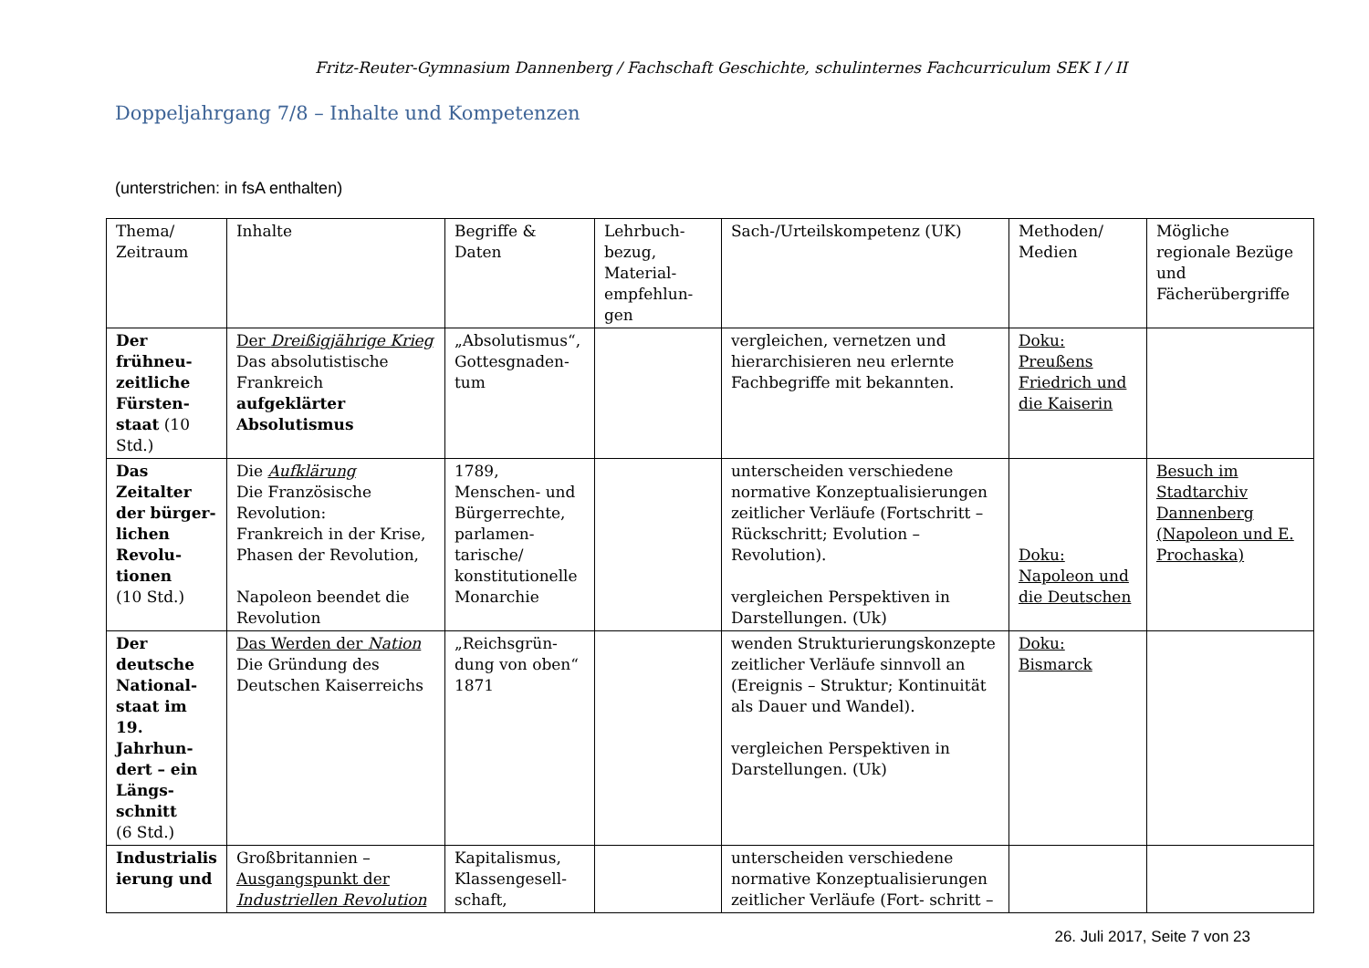Fritz-Reuter-Gymnasium Dannenberg / Fachschaft Geschichte, schulinternes Fachcurriculum SEK I / II
Doppeljahrgang 7/8 – Inhalte und Kompetenzen
(unterstrichen: in fsA enthalten)
| Thema/ Zeitraum | Inhalte | Begriffe & Daten | Lehrbuch- bezug, Material- empfehlun- gen | Sach-/Urteilskompetenz (UK) | Methoden/ Medien | Mögliche regionale Bezüge und Fächerübergriffe |
| Der frühneu-zeitliche Fürsten-staat (10 Std.) | Der Dreißigjährige Krieg Das absolutistische Frankreich aufgeklärter Absolutismus | „Absolutismus“, Gottesgnaden-tum | | vergleichen, vernetzen und hierarchisieren neu erlernte Fachbegriffe mit bekannten. | Doku: Preußens Friedrich und die Kaiserin | |
| Das Zeitalter der bürger-lichen Revolu-tionen (10 Std.) | Die Aufklärung Die Französische Revolution: Frankreich in der Krise, Phasen der Revolution, Napoleon beendet die Revolution | 1789, Menschen- und Bürgerrechte, parlamen-tarische/ konstitutionelle Monarchie | | unterscheiden verschiedene normative Konzeptualisierungen zeitlicher Verläufe (Fortschritt – Rückschritt; Evolution – Revolution). vergleichen Perspektiven in Darstellungen. (Uk) | Doku: Napoleon und die Deutschen | Besuch im Stadtarchiv Dannenberg (Napoleon und E. Prochaska) |
| Der deutsche National-staat im 19. Jahrhun-dert – ein Längs-schnitt (6 Std.) | Das Werden der Nation Die Gründung des Deutschen Kaiserreichs | „Reichsgrün-dung von oben“ 1871 | | wenden Strukturierungskonzepte zeitlicher Verläufe sinnvoll an (Ereignis – Struktur; Kontinuität als Dauer und Wandel). vergleichen Perspektiven in Darstellungen. (Uk) | Doku: Bismarck | |
| Industrialis ierung und | Großbritannien – Ausgangspunkt der Industriellen Revolution | Kapitalismus, Klassengesell-schaft, | | unterscheiden verschiedene normative Konzeptualisierungen zeitlicher Verläufe (Fort- schritt – | | |
26. Juli 2017, Seite 7 von 23